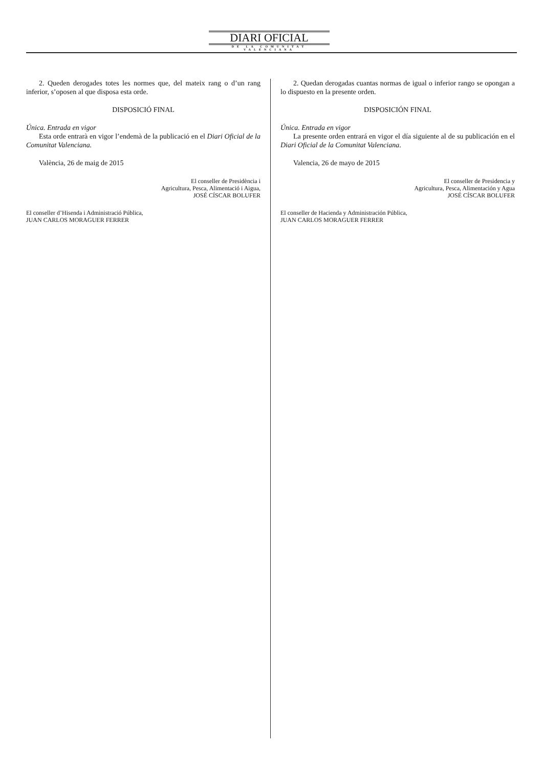DIARI OFICIAL
DE LA COMUNITAT VALENCIANA
2. Queden derogades totes les normes que, del mateix rang o d’un rang inferior, s’oposen al que disposa esta orde.
DISPOSICIÓ FINAL
Única. Entrada en vigor
Esta orde entrarà en vigor l’endemà de la publicació en el Diari Oficial de la Comunitat Valenciana.
València, 26 de maig de 2015
El conseller de Presidència i
Agricultura, Pesca, Alimentació i Aigua,
JOSÉ CÍSCAR BOLUFER
El conseller d’Hisenda i Administració Pública,
JUAN CARLOS MORAGUER FERRER
2. Quedan derogadas cuantas normas de igual o inferior rango se opongan a lo dispuesto en la presente orden.
DISPOSICIÓN FINAL
Única. Entrada en vigor
La presente orden entrará en vigor el día siguiente al de su publicación en el Diari Oficial de la Comunitat Valenciana.
Valencia, 26 de mayo de 2015
El conseller de Presidencia y
Agricultura, Pesca, Alimentación y Agua
JOSÉ CÍSCAR BOLUFER
El conseller de Hacienda y Administración Pública,
JUAN CARLOS MORAGUER FERRER